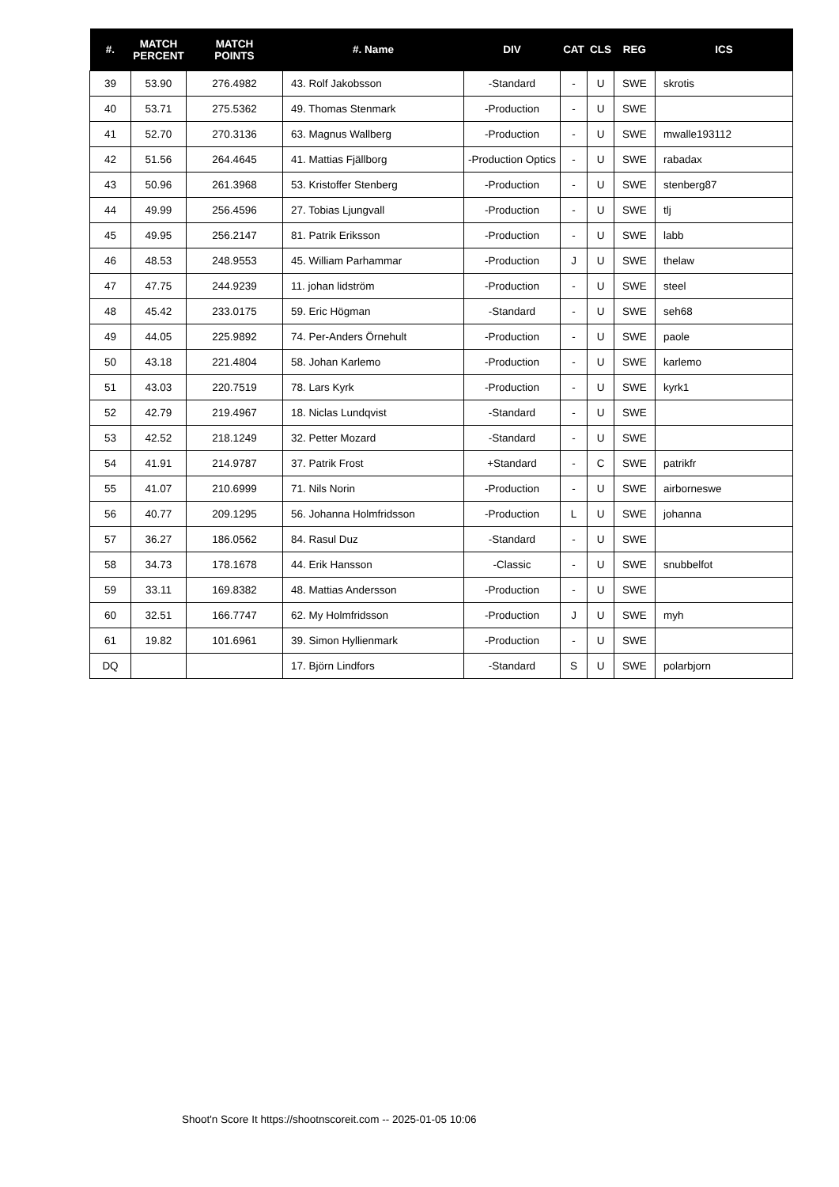| #. | MATCH PERCENT | MATCH POINTS | #. Name | DIV | CAT | CLS | REG | ICS |
| --- | --- | --- | --- | --- | --- | --- | --- | --- |
| 39 | 53.90 | 276.4982 | 43. Rolf Jakobsson | -Standard | - | U | SWE | skrotis |
| 40 | 53.71 | 275.5362 | 49. Thomas Stenmark | -Production | - | U | SWE | |
| 41 | 52.70 | 270.3136 | 63. Magnus Wallberg | -Production | - | U | SWE | mwalle193112 |
| 42 | 51.56 | 264.4645 | 41. Mattias Fjällborg | -Production Optics | - | U | SWE | rabadax |
| 43 | 50.96 | 261.3968 | 53. Kristoffer Stenberg | -Production | - | U | SWE | stenberg87 |
| 44 | 49.99 | 256.4596 | 27. Tobias Ljungvall | -Production | - | U | SWE | tlj |
| 45 | 49.95 | 256.2147 | 81. Patrik Eriksson | -Production | - | U | SWE | labb |
| 46 | 48.53 | 248.9553 | 45. William Parhammar | -Production | J | U | SWE | thelaw |
| 47 | 47.75 | 244.9239 | 11. johan lidström | -Production | - | U | SWE | steel |
| 48 | 45.42 | 233.0175 | 59. Eric Högman | -Standard | - | U | SWE | seh68 |
| 49 | 44.05 | 225.9892 | 74. Per-Anders Örnehult | -Production | - | U | SWE | paole |
| 50 | 43.18 | 221.4804 | 58. Johan Karlemo | -Production | - | U | SWE | karlemo |
| 51 | 43.03 | 220.7519 | 78. Lars Kyrk | -Production | - | U | SWE | kyrk1 |
| 52 | 42.79 | 219.4967 | 18. Niclas Lundqvist | -Standard | - | U | SWE | |
| 53 | 42.52 | 218.1249 | 32. Petter Mozard | -Standard | - | U | SWE | |
| 54 | 41.91 | 214.9787 | 37. Patrik Frost | +Standard | - | C | SWE | patrikfr |
| 55 | 41.07 | 210.6999 | 71. Nils Norin | -Production | - | U | SWE | airborneswe |
| 56 | 40.77 | 209.1295 | 56. Johanna Holmfridsson | -Production | L | U | SWE | johanna |
| 57 | 36.27 | 186.0562 | 84. Rasul Duz | -Standard | - | U | SWE | |
| 58 | 34.73 | 178.1678 | 44. Erik Hansson | -Classic | - | U | SWE | snubbelfot |
| 59 | 33.11 | 169.8382 | 48. Mattias Andersson | -Production | - | U | SWE | |
| 60 | 32.51 | 166.7747 | 62. My Holmfridsson | -Production | J | U | SWE | myh |
| 61 | 19.82 | 101.6961 | 39. Simon Hyllienmark | -Production | - | U | SWE | |
| DQ | | | 17. Björn Lindfors | -Standard | S | U | SWE | polarbjorn |
Shoot'n Score It https://shootnscoreit.com -- 2025-01-05 10:06